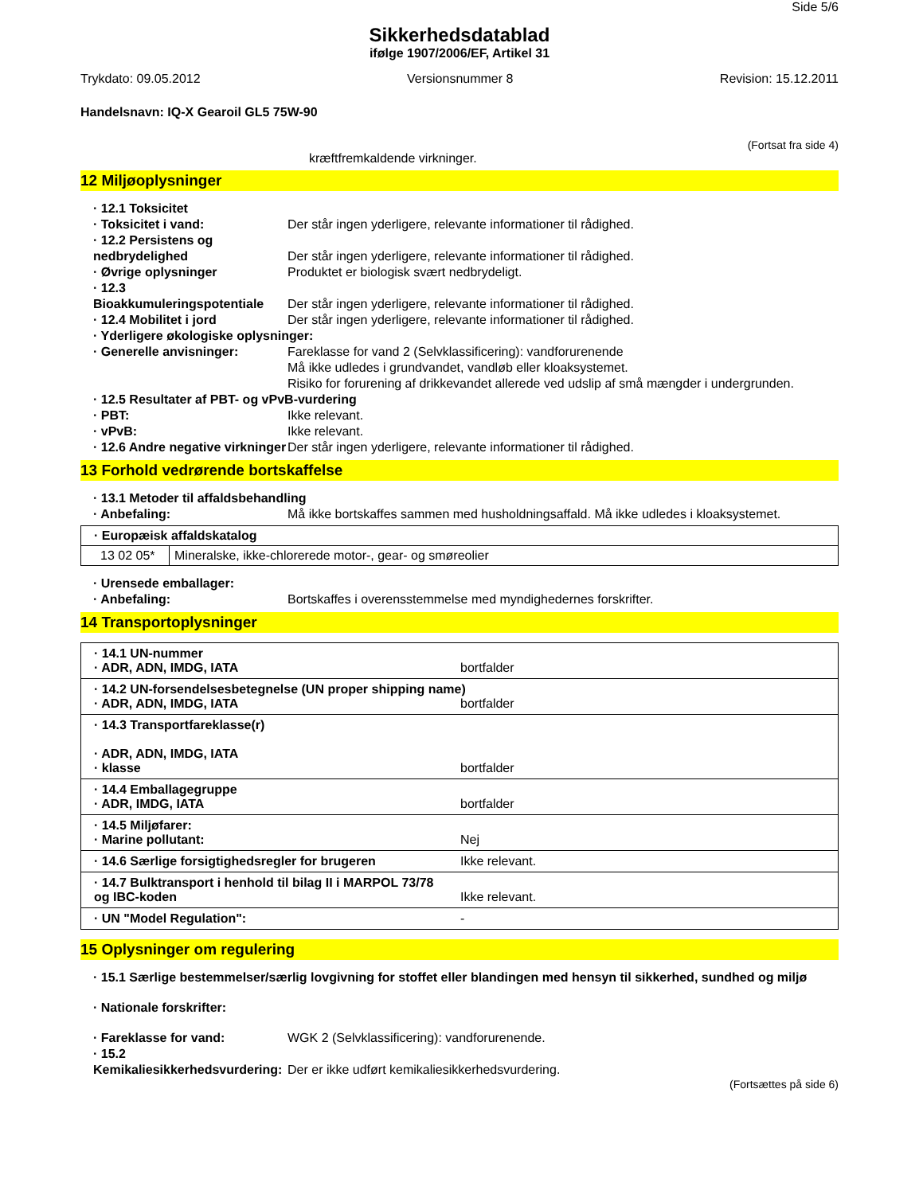Side 5/6
Sikkerhedsdatablad
ifølge 1907/2006/EF, Artikel 31
Trykdato: 09.05.2012 Versionsnummer 8 Revision: 15.12.2011
Handelsnavn: IQ-X Gearoil GL5 75W-90
(Fortsat fra side 4)
kræftfremkaldende virkninger.
12 Miljøoplysninger
· 12.1 Toksicitet
· Toksicitet i vand: Der står ingen yderligere, relevante informationer til rådighed.
· 12.2 Persistens og nedbrydelighed
Der står ingen yderligere, relevante informationer til rådighed.
· Øvrige oplysninger Produktet er biologisk svært nedbrydeligt.
· 12.3 Bioakkumuleringspotentiale
Der står ingen yderligere, relevante informationer til rådighed.
· 12.4 Mobilitet i jord Der står ingen yderligere, relevante informationer til rådighed.
· Yderligere økologiske oplysninger:
· Generelle anvisninger: Fareklasse for vand 2 (Selvklassificering): vandforurenende
Må ikke udledes i grundvandet, vandløb eller kloaksystemet.
Risiko for forurening af drikkevandet allerede ved udslip af små mængder i undergrunden.
· 12.5 Resultater af PBT- og vPvB-vurdering
· PBT: Ikke relevant.
· vPvB: Ikke relevant.
· 12.6 Andre negative virkninger
Der står ingen yderligere, relevante informationer til rådighed.
13 Forhold vedrørende bortskaffelse
· 13.1 Metoder til affaldsbehandling
· Anbefaling: Må ikke bortskaffes sammen med husholdningsaffald. Må ikke udledes i kloaksystemet.
| · Europæisk affaldskatalog | |
| 13 02 05* | Mineralske, ikke-chlorerede motor-, gear- og smøreolier |
· Urensede emballager:
· Anbefaling: Bortskaffes i overensstemmelse med myndighedernes forskrifter.
14 Transportoplysninger
| · 14.1 UN-nummer · ADR, ADN, IMDG, IATA bortfalder |
| · 14.2 UN-forsendelsesbetegnelse (UN proper shipping name) · ADR, ADN, IMDG, IATA bortfalder |
| · 14.3 Transportfareklasse(r) · ADR, ADN, IMDG, IATA · klasse bortfalder |
| · 14.4 Emballagegruppe · ADR, IMDG, IATA bortfalder |
| · 14.5 Miljøfarer: · Marine pollutant: Nej |
| · 14.6 Særlige forsigtighedsregler for brugeren Ikke relevant. |
| · 14.7 Bulktransport i henhold til bilag II i MARPOL 73/78 og IBC-koden Ikke relevant. |
| · UN "Model Regulation": - |
15 Oplysninger om regulering
· 15.1 Særlige bestemmelser/særlig lovgivning for stoffet eller blandingen med hensyn til sikkerhed, sundhed og miljø
· Nationale forskrifter:
· Fareklasse for vand: WGK 2 (Selvklassificering): vandforurenende.
· 15.2 Kemikaliesikkerhedsvurdering:
Der er ikke udført kemikaliesikkerhedsvurdering.
(Fortsættes på side 6)